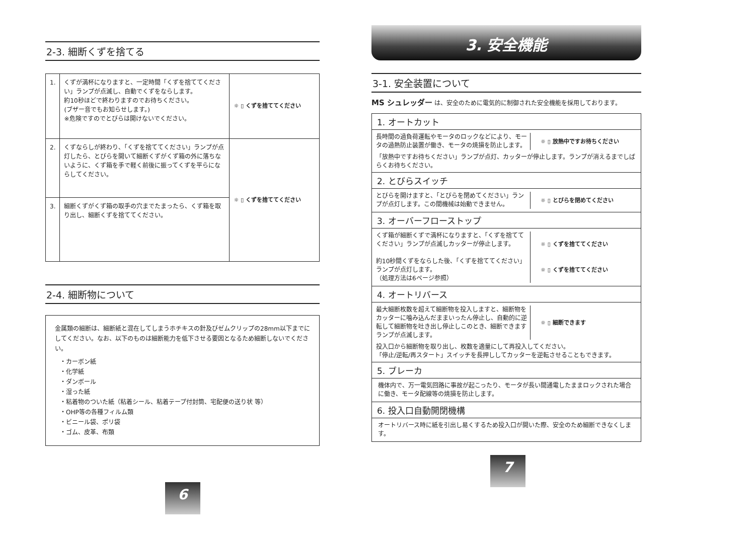2-3. 細断くずを捨てる
| 1. | くずが満杯になりますと、一定時間「くずを捨ててください」ランプが点滅し、自動でくずをならします。 約10秒ほどで終わりますのでお待ちください。 (ブザー音でもお知らせします。) ※危険ですのでとびらは開けないでください。 | ☼ ▯ くずを捨ててください |
| 2. | くずならしが終わり、「くずを捨ててください」ランプが点灯したら、とびらを開いて細断くずがくず箱の外に落ちないように、くず箱を手で軽く前後に振ってくずを平らにならしてください。 | ☼ ▯ くずを捨ててください |
| 3. | 細断くずがくず箱の取手の穴までたまったら、くず箱を取り出し、細断くずを捨ててください。 | |
2-4. 細断物について
金属類の細断は、細断紙と混在してしまうホチキスの針及びゼムクリップの28mm以下までにしてください。なお、以下のものは細断能力を低下させる要因となるため細断しないでください。
・カーボン紙
・化学紙
・ダンボール
・湿った紙
・粘着物のついた紙（粘着シール、粘着テープ付封筒、宅配便の送り状 等）
・OHP等の各種フィルム類
・ビニール袋、ポリ袋
・ゴム、皮革、布類
6
3. 安全機能
3-1. 安全装置について
MS シュレッダー は、安全のために電気的に制御された安全機能を採用しております。
1. オートカット
長時間の過負荷運転やモータのロックなどにより、モータの過熱防止装置が働き、モータの焼損を防止します。
☼ ▯ 放熱中ですお待ちください
「放熱中ですお待ちください」ランプが点灯、カッターが停止します。ランプが消えるまでしばらくお待ちください。
2. とびらスイッチ
とびらを開けますと、「とびらを閉めてください」ランプが点灯します。この間機械は始動できません。
☼ ▯ とびらを閉めてください
3. オーバーフローストップ
くず箱が細断くずで満杯になりますと、「くずを捨ててください」ランプが点滅しカッターが停止します。
約10秒間くずをならした後、「くずを捨ててください」ランプが点灯します。
（処理方法は6ページ参照）
☼ ▯ くずを捨ててください
☼ ▯ くずを捨ててください
4. オートリバース
最大細断枚数を超えて細断物を投入しますと、細断物をカッターに噛み込んだままいったん停止し、自動的に逆転して細断物を吐き出し停止しこのとき、細断できますランプが点滅します。
☼ ▯ 細断できます
投入口から細断物を取り出し、枚数を適量にして再投入してください。
「停止/逆転/再スタート」スイッチを長押ししてカッターを逆転させることもできます。
5. ブレーカ
機体内で、万一電気回路に事故が起こったり、モータが長い間通電したままロックされた場合に働き、モータ配線等の焼損を防止します。
6. 投入口自動開閉機構
オートリバース時に紙を引出し易くするため投入口が開いた際、安全のため細断できなくします。
7